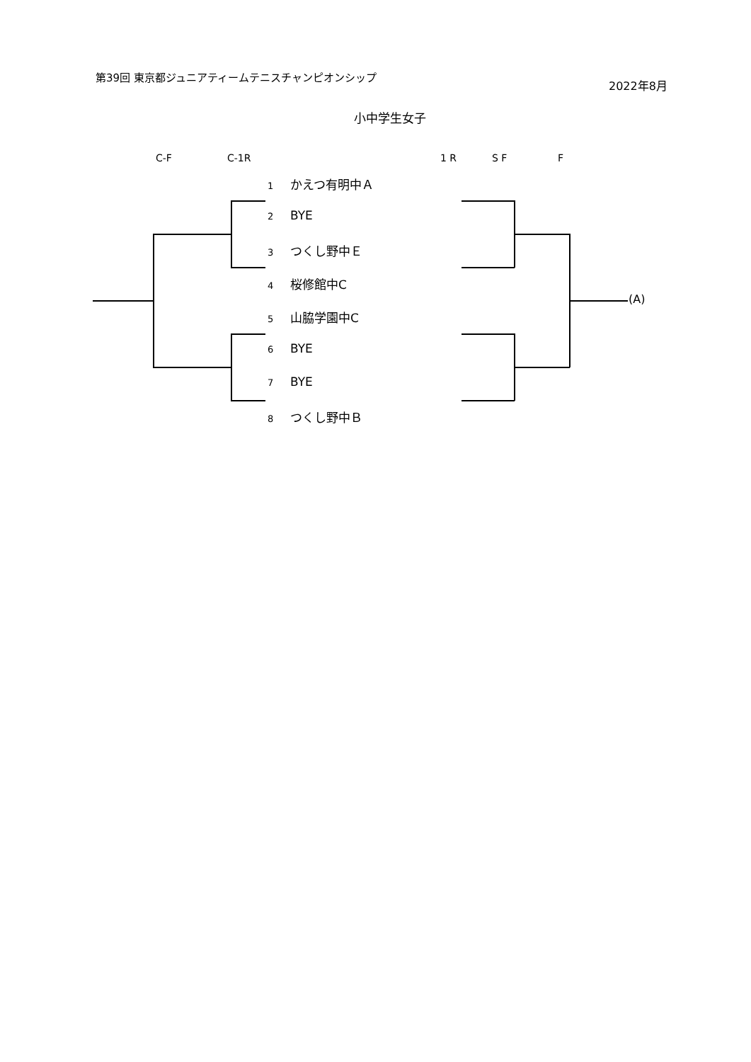第39回 東京都ジュニアティームテニスチャンピオンシップ
2022年8月
小中学生女子
C-F C-1R 1 R S F F
1 かえつ有明中Ａ
2 BYE
3 つくし野中Ｅ
4 桜修館中C
5 山脇学園中C
6 BYE
7 BYE
8 つくし野中Ｂ
(A)